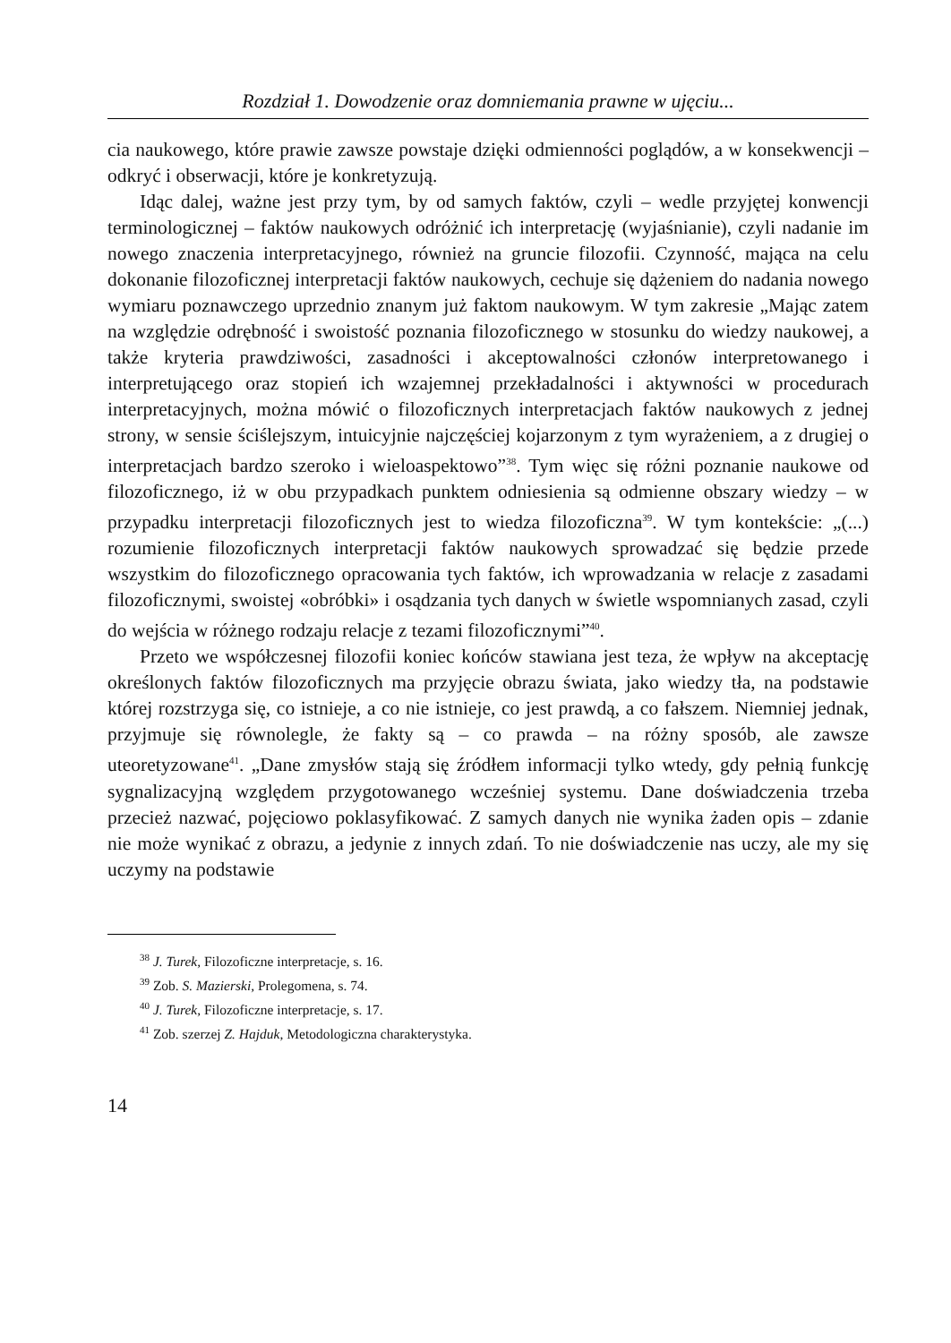Rozdział 1. Dowodzenie oraz domniemania prawne w ujęciu...
cia naukowego, które prawie zawsze powstaje dzięki odmienności poglądów, a w konsekwencji – odkryć i obserwacji, które je konkretyzują.
Idąc dalej, ważne jest przy tym, by od samych faktów, czyli – wedle przyjętej konwencji terminologicznej – faktów naukowych odróżnić ich interpretację (wyjaśnianie), czyli nadanie im nowego znaczenia interpretacyjnego, również na gruncie filozofii. Czynność, mająca na celu dokonanie filozoficznej interpretacji faktów naukowych, cechuje się dążeniem do nadania nowego wymiaru poznawczego uprzednio znanym już faktom naukowym. W tym zakresie „Mając zatem na względzie odrębność i swoistość poznania filozoficznego w stosunku do wiedzy naukowej, a także kryteria prawdziwości, zasadności i akceptowalności członów interpretowanego i interpretującego oraz stopień ich wzajemnej przekładalności i aktywności w procedurach interpretacyjnych, można mówić o filozoficznych interpretacjach faktów naukowych z jednej strony, w sensie ściślejszym, intuicyjnie najczęściej kojarzonym z tym wyrażeniem, a z drugiej o interpretacjach bardzo szeroko i wieloaspektowo”<sup>38</sup>. Tym więc się różni poznanie naukowe od filozoficznego, iż w obu przypadkach punktem odniesienia są odmienne obszary wiedzy – w przypadku interpretacji filozoficznych jest to wiedza filozoficzna<sup>39</sup>. W tym kontekście: „(...) rozumienie filozoficznych interpretacji faktów naukowych sprowadzać się będzie przede wszystkim do filozoficznego opracowania tych faktów, ich wprowadzania w relacje z zasadami filozoficznymi, swoistej «obróbki» i osądzania tych danych w świetle wspomnianych zasad, czyli do wejścia w różnego rodzaju relacje z tezami filozoficznymi”<sup>40</sup>.
Przeto we współczesnej filozofii koniec końców stawiana jest teza, że wpływ na akceptację określonych faktów filozoficznych ma przyjęcie obrazu świata, jako wiedzy tła, na podstawie której rozstrzyga się, co istnieje, a co nie istnieje, co jest prawdą, a co fałszem. Niemniej jednak, przyjmuje się równolegle, że fakty są – co prawda – na różny sposób, ale zawsze uteoretyzowane<sup>41</sup>. „Dane zmysłów stają się źródłem informacji tylko wtedy, gdy pełnią funkcję sygnalizacyjną względem przygotowanego wcześniej systemu. Dane doświadczenia trzeba przecież nazwać, pojęciowo poklasyfikować. Z samych danych nie wynika żaden opis – zdanie nie może wynikać z obrazu, a jedynie z innych zdań. To nie doświadczenie nas uczy, ale my się uczymy na podstawie
<sup>38</sup> J. Turek, Filozoficzne interpretacje, s. 16.
<sup>39</sup> Zob. S. Mazierski, Prolegomena, s. 74.
<sup>40</sup> J. Turek, Filozoficzne interpretacje, s. 17.
<sup>41</sup> Zob. szerzej Z. Hajduk, Metodologiczna charakterystyka.
14